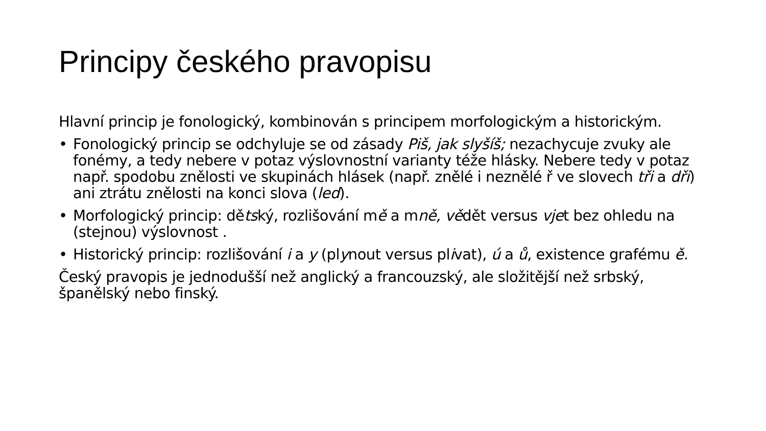Principy českého pravopisu
Hlavní princip je fonologický, kombinován s principem morfologickým a historickým.
• Fonologický princip se odchyluje se od zásady Piš, jak slyšíš; nezachycuje zvuky ale fonémy, a tedy nebere v potaz výslovnostní varianty téže hlásky. Nebere tedy v potaz např. spodobu znělosti ve skupinách hlásek (např. znělé i neznělé ř ve slovech tři a dři) ani ztrátu znělosti na konci slova (led).
• Morfologický princip: dětský, rozlišování mě a mně, vědět versus vjet bez ohledu na (stejnou) výslovnost .
• Historický princip: rozlišování i a y (plynout versus plivat), ú a ů, existence grafému ě.
Český pravopis je jednodušší než anglický a francouzský, ale složitější než srbský, španělský nebo finský.